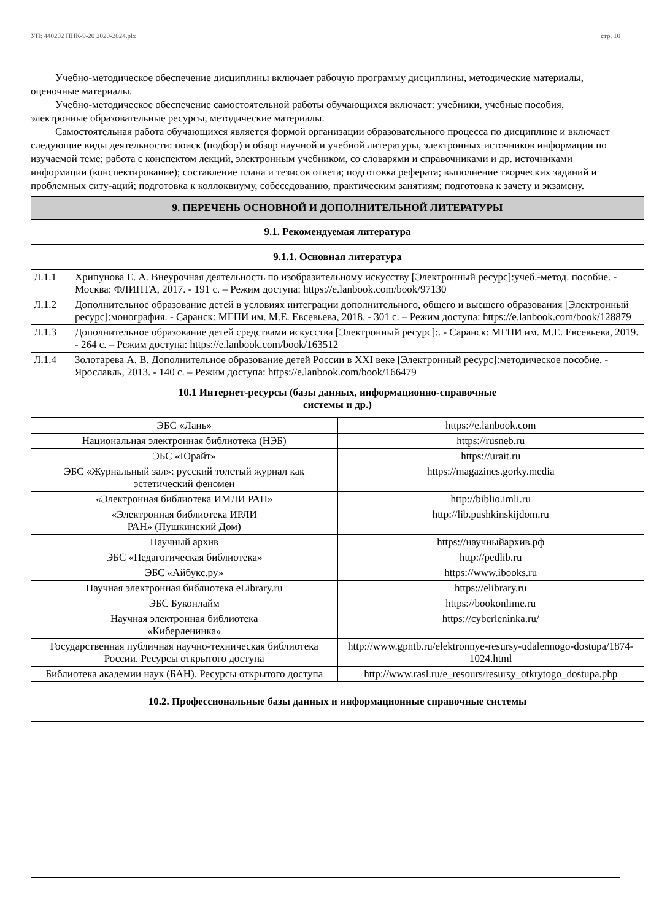УП: 440202 ПНК-9-20 2020-2024.plx стр. 10
Учебно-методическое обеспечение дисциплины включает рабочую программу дисциплины, методические материалы, оценочные материалы.
Учебно-методическое обеспечение самостоятельной работы обучающихся включает: учебники, учебные пособия, электронные образовательные ресурсы, методические материалы.
Самостоятельная работа обучающихся является формой организации образовательного процесса по дисциплине и включает следующие виды деятельности: поиск (подбор) и обзор научной и учебной литературы, электронных источников информации по изучаемой теме; работа с конспектом лекций, электронным учебником, со словарями и справочниками и др. источниками информации (конспектирование); составление плана и тезисов ответа; подготовка реферата; выполнение творческих заданий и проблемных ситу-аций; подготовка к коллоквиуму, собеседованию, практическим занятиям; подготовка к зачету и экзамену.
| 9. ПЕРЕЧЕНЬ ОСНОВНОЙ И ДОПОЛНИТЕЛЬНОЙ ЛИТЕРАТУРЫ | |
| --- | --- |
| 9.1. Рекомендуемая литература | |
| 9.1.1. Основная литература | |
| Л.1.1 | Хрипунова Е. А. Внеурочная деятельность по изобразительному искусству [Электронный ресурс]:учеб.-метод. пособие. - Москва: ФЛИНТА, 2017. - 191 с. – Режим доступа: https://e.lanbook.com/book/97130 |
| Л.1.2 | Дополнительное образование детей в условиях интеграции дополнительного, общего и высшего образования [Электронный ресурс]:монография. - Саранск: МГПИ им. М.Е. Евсевьева, 2018. - 301 с. – Режим доступа: https://e.lanbook.com/book/128879 |
| Л.1.3 | Дополнительное образование детей средствами искусства [Электронный ресурс]:. - Саранск: МГПИ им. М.Е. Евсевьева, 2019. - 264 с. – Режим доступа: https://e.lanbook.com/book/163512 |
| Л.1.4 | Золотарева А. В. Дополнительное образование детей России в XXI веке [Электронный ресурс]:методическое пособие. - Ярославль, 2013. - 140 с. – Режим доступа: https://e.lanbook.com/book/166479 |
| 10.1 Интернет-ресурсы (базы данных, информационно-справочные системы и др.) | |
| ЭБС «Лань» | https://e.lanbook.com |
| Национальная электронная библиотека (НЭБ) | https://rusneb.ru |
| ЭБС «Юрайт» | https://urait.ru |
| ЭБС «Журнальный зал»: русский толстый журнал как эстетический феномен | https://magazines.gorky.media |
| «Электронная библиотека ИМЛИ РАН» | http://biblio.imli.ru |
| «Электронная библиотека ИРЛИ РАН» (Пушкинский Дом) | http://lib.pushkinskijdom.ru |
| Научный архив | https://научныйархив.рф |
| ЭБС «Педагогическая библиотека» | http://pedlib.ru |
| ЭБС «Айбукс.ру» | https://www.ibooks.ru |
| Научная электронная библиотека eLibrary.ru | https://elibrary.ru |
| ЭБС Буконлайм | https://bookonlime.ru |
| Научная электронная библиотека «Киберленинка» | https://cyberleninka.ru/ |
| Государственная публичная научно-техническая библиотека России. Ресурсы открытого доступа | http://www.gpntb.ru/elektronnye-resursy-udalennogo-dostupa/1874-1024.html |
| Библиотека академии наук (БАН). Ресурсы открытого доступа | http://www.rasl.ru/e_resours/resursy_otkrytogo_dostupa.php |
| 10.2. Профессиональные базы данных и информационные справочные системы | |